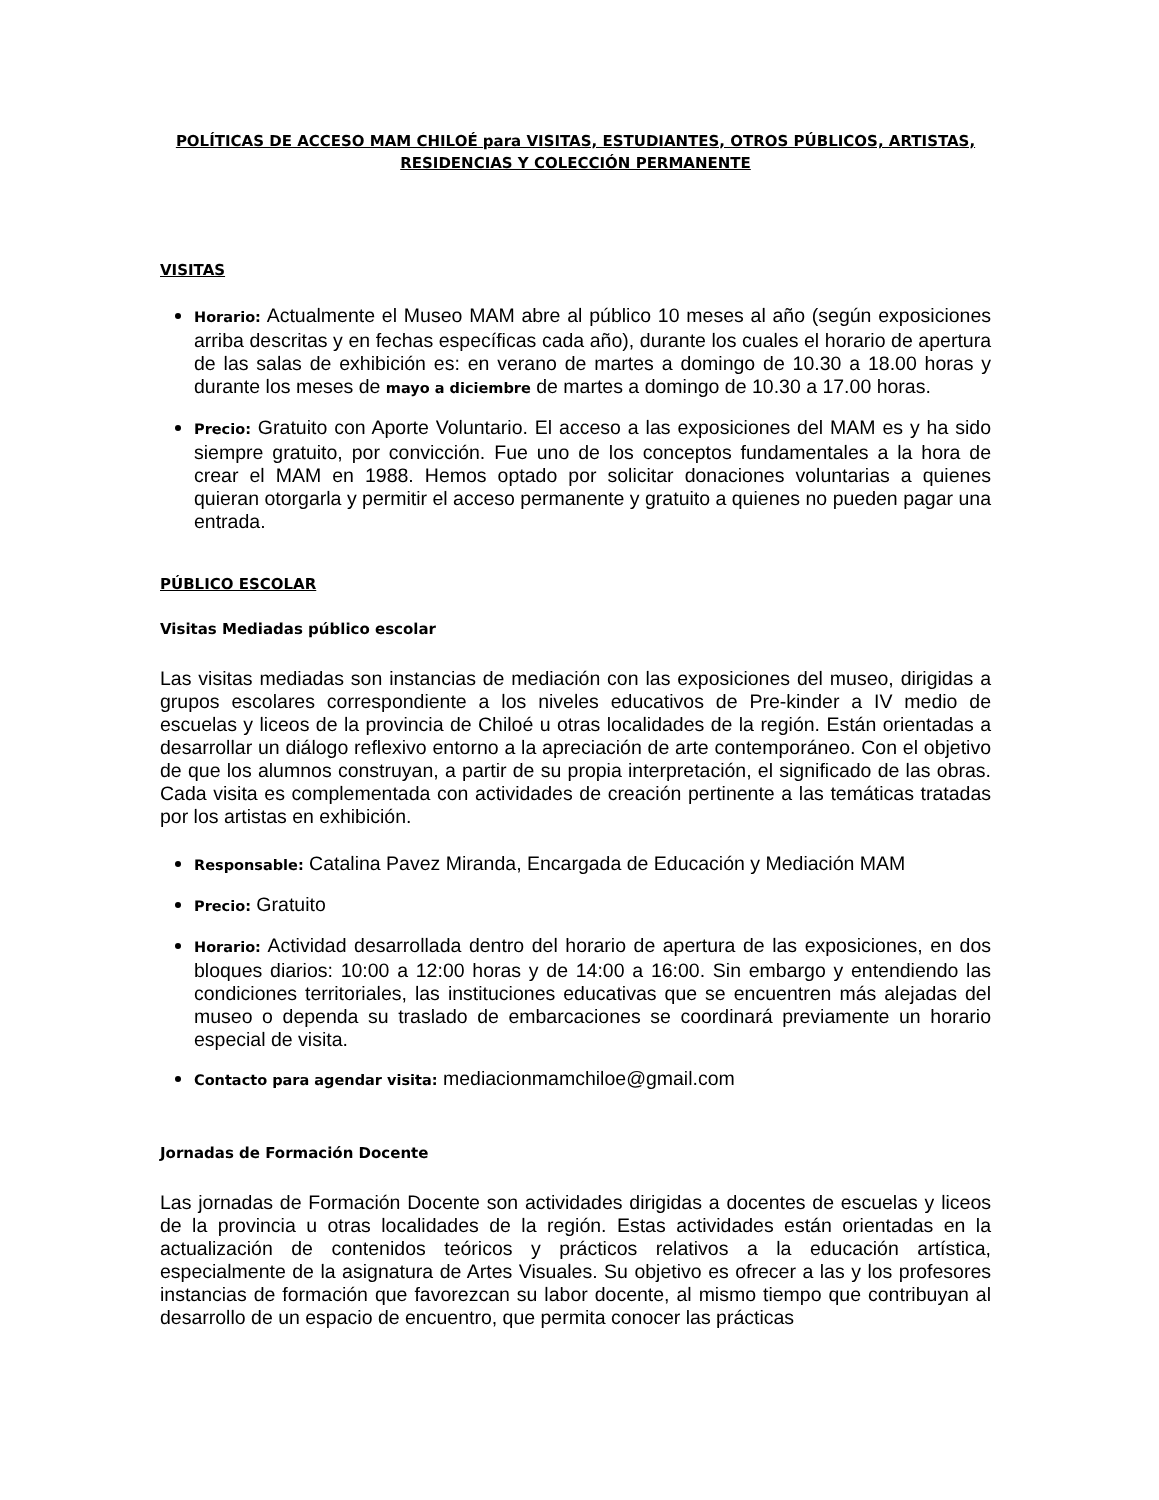POLÍTICAS DE ACCESO MAM CHILOÉ para VISITAS, ESTUDIANTES, OTROS PÚBLICOS, ARTISTAS, RESIDENCIAS Y COLECCIÓN PERMANENTE
VISITAS
Horario: Actualmente el Museo MAM abre al público 10 meses al año (según exposiciones arriba descritas y en fechas específicas cada año), durante los cuales el horario de apertura de las salas de exhibición es: en verano de martes a domingo de 10.30 a 18.00 horas y durante los meses de mayo a diciembre de martes a domingo de 10.30 a 17.00 horas.
Precio: Gratuito con Aporte Voluntario. El acceso a las exposiciones del MAM es y ha sido siempre gratuito, por convicción. Fue uno de los conceptos fundamentales a la hora de crear el MAM en 1988. Hemos optado por solicitar donaciones voluntarias a quienes quieran otorgarla y permitir el acceso permanente y gratuito a quienes no pueden pagar una entrada.
PÚBLICO ESCOLAR
Visitas Mediadas público escolar
Las visitas mediadas son instancias de mediación con las exposiciones del museo, dirigidas a grupos escolares correspondiente a los niveles educativos de Pre-kinder a IV medio de escuelas y liceos de la provincia de Chiloé u otras localidades de la región. Están orientadas a desarrollar un diálogo reflexivo entorno a la apreciación de arte contemporáneo. Con el objetivo de que los alumnos construyan, a partir de su propia interpretación, el significado de las obras. Cada visita es complementada con actividades de creación pertinente a las temáticas tratadas por los artistas en exhibición.
Responsable: Catalina Pavez Miranda, Encargada de Educación y Mediación MAM
Precio: Gratuito
Horario: Actividad desarrollada dentro del horario de apertura de las exposiciones, en dos bloques diarios: 10:00 a 12:00 horas y de 14:00 a 16:00. Sin embargo y entendiendo las condiciones territoriales, las instituciones educativas que se encuentren más alejadas del museo o dependa su traslado de embarcaciones se coordinará previamente un horario especial de visita.
Contacto para agendar visita: mediacionmamchiloe@gmail.com
Jornadas de Formación Docente
Las jornadas de Formación Docente son actividades dirigidas a docentes de escuelas y liceos de la provincia u otras localidades de la región. Estas actividades están orientadas en la actualización de contenidos teóricos y prácticos relativos a la educación artística, especialmente de la asignatura de Artes Visuales. Su objetivo es ofrecer a las y los profesores instancias de formación que favorezcan su labor docente, al mismo tiempo que contribuyan al desarrollo de un espacio de encuentro, que permita conocer las prácticas